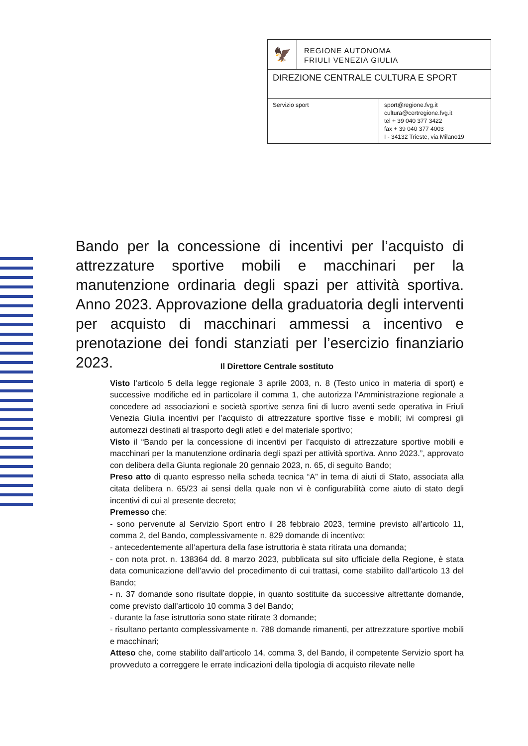🦅
REGIONE AUTONOMA
FRIULI VENEZIA GIULIA
DIREZIONE CENTRALE CULTURA E SPORT
Servizio sport sport@regione.fvg.it
cultura@certregione.fvg.it
tel + 39 040 377 3422
fax + 39 040 377 4003
I - 34132 Trieste, via Milano19
Bando per la concessione di incentivi per l’acquisto di attrezzature sportive mobili e macchinari per la manutenzione ordinaria degli spazi per attività sportiva. Anno 2023. Approvazione della graduatoria degli interventi per acquisto di macchinari ammessi a incentivo e prenotazione dei fondi stanziati per l’esercizio finanziario 2023.
Il Direttore Centrale sostituto
Visto l’articolo 5 della legge regionale 3 aprile 2003, n. 8 (Testo unico in materia di sport) e successive modifiche ed in particolare il comma 1, che autorizza l’Amministrazione regionale a concedere ad associazioni e società sportive senza fini di lucro aventi sede operativa in Friuli Venezia Giulia incentivi per l’acquisto di attrezzature sportive fisse e mobili; ivi compresi gli automezzi destinati al trasporto degli atleti e del materiale sportivo;
Visto il “Bando per la concessione di incentivi per l’acquisto di attrezzature sportive mobili e macchinari per la manutenzione ordinaria degli spazi per attività sportiva. Anno 2023.”, approvato con delibera della Giunta regionale 20 gennaio 2023, n. 65, di seguito Bando;
Preso atto di quanto espresso nella scheda tecnica “A” in tema di aiuti di Stato, associata alla citata delibera n. 65/23 ai sensi della quale non vi è configurabilità come aiuto di stato degli incentivi di cui al presente decreto;
Premesso che:
- sono pervenute al Servizio Sport entro il 28 febbraio 2023, termine previsto all’articolo 11, comma 2, del Bando, complessivamente n. 829 domande di incentivo;
- antecedentemente all’apertura della fase istruttoria è stata ritirata una domanda;
- con nota prot. n. 138364 dd. 8 marzo 2023, pubblicata sul sito ufficiale della Regione, è stata data comunicazione dell’avvio del procedimento di cui trattasi, come stabilito dall’articolo 13 del Bando;
- n. 37 domande sono risultate doppie, in quanto sostituite da successive altrettante domande, come previsto dall’articolo 10 comma 3 del Bando;
- durante la fase istruttoria sono state ritirate 3 domande;
- risultano pertanto complessivamente n. 788 domande rimanenti, per attrezzature sportive mobili e macchinari;
Atteso che, come stabilito dall’articolo 14, comma 3, del Bando, il competente Servizio sport ha provveduto a correggere le errate indicazioni della tipologia di acquisto rilevate nelle